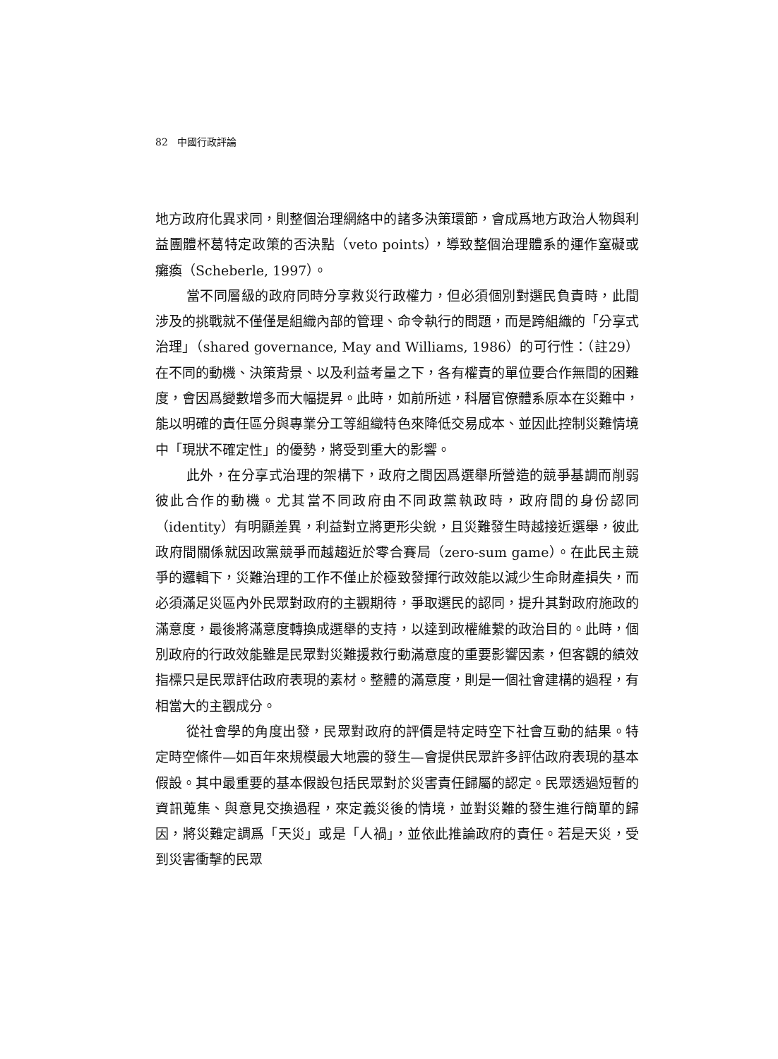82 中國行政評論
地方政府化異求同，則整個治理網絡中的諸多決策環節，會成爲地方政治人物與利益團體杯葛特定政策的否決點（veto points），導致整個治理體系的運作窒礙或癱瘓（Scheberle, 1997）。
當不同層級的政府同時分享救災行政權力，但必須個別對選民負責時，此間涉及的挑戰就不僅僅是組織內部的管理、命令執行的問題，而是跨組織的「分享式治理」（shared governance, May and Williams, 1986）的可行性：（註29）在不同的動機、決策背景、以及利益考量之下，各有權責的單位要合作無間的困難度，會因爲變數增多而大幅提昇。此時，如前所述，科層官僚體系原本在災難中，能以明確的責任區分與專業分工等組織特色來降低交易成本、並因此控制災難情境中「現狀不確定性」的優勢，將受到重大的影響。
此外，在分享式治理的架構下，政府之間因爲選舉所營造的競爭基調而削弱彼此合作的動機。尤其當不同政府由不同政黨執政時，政府間的身份認同（identity）有明顯差異，利益對立將更形尖銳，且災難發生時越接近選舉，彼此政府間關係就因政黨競爭而越趨近於零合賽局（zero-sum game）。在此民主競爭的邏輯下，災難治理的工作不僅止於極致發揮行政效能以減少生命財產損失，而必須滿足災區內外民眾對政府的主觀期待，爭取選民的認同，提升其對政府施政的滿意度，最後將滿意度轉換成選舉的支持，以達到政權維繫的政治目的。此時，個別政府的行政效能雖是民眾對災難援救行動滿意度的重要影響因素，但客觀的績效指標只是民眾評估政府表現的素材。整體的滿意度，則是一個社會建構的過程，有相當大的主觀成分。
從社會學的角度出發，民眾對政府的評價是特定時空下社會互動的結果。特定時空條件—如百年來規模最大地震的發生—會提供民眾許多評估政府表現的基本假設。其中最重要的基本假設包括民眾對於災害責任歸屬的認定。民眾透過短暫的資訊蒐集、與意見交換過程，來定義災後的情境，並對災難的發生進行簡單的歸因，將災難定調爲「天災」或是「人禍」，並依此推論政府的責任。若是天災，受到災害衝擊的民眾